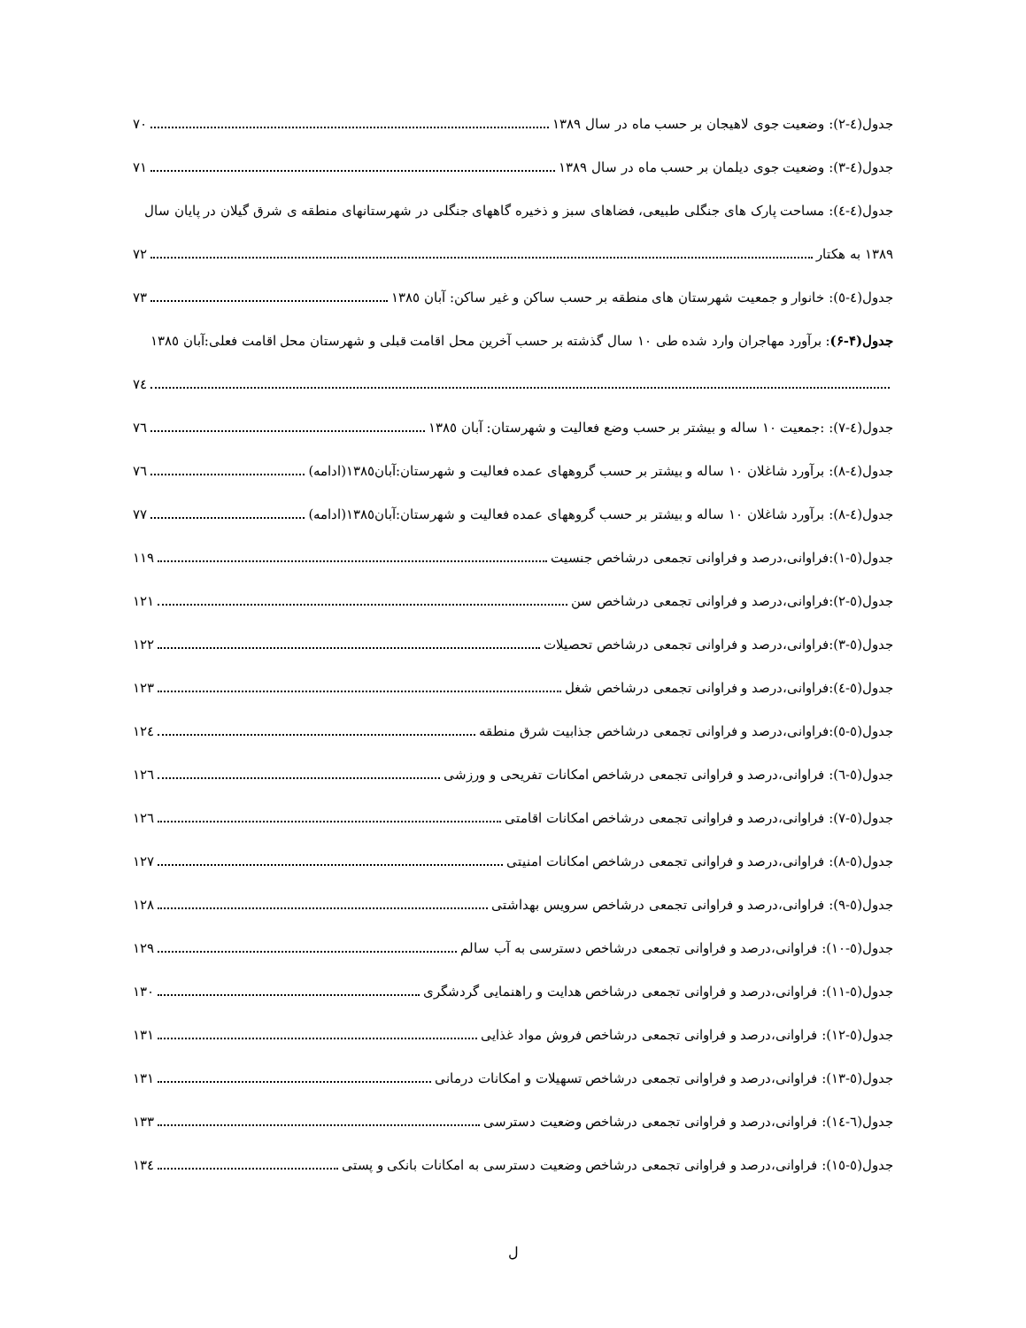جدول(٤-٢): وضعیت جوی لاهیجان بر حسب ماه در سال ١٣٨٩ ٧٠
جدول(٤-٣): وضعیت جوی دیلمان بر حسب ماه در سال ١٣٨٩ ٧١
جدول(٤-٤): مساحت پارک های جنگلی طبیعی، فضاهای سبز و ذخیره گاههای جنگلی در شهرستانهای منطقه ی شرق گیلان در پایان سال
١٣٨٩ به هکتار ٧٢
جدول(٤-٥): خانوار و جمعیت شهرستان های منطقه بر حسب ساکن و غیر ساکن: آبان ١٣٨٥ ٧٣
جدول(۴-۶): برآورد مهاجران وارد شده طی ١٠ سال گذشته بر حسب آخرین محل اقامت قبلی و شهرستان محل اقامت فعلی:آبان ١٣٨٥
٧٤
جدول(٤-٧): :جمعیت ١٠ ساله و بیشتر بر حسب وضع فعالیت و شهرستان: آبان ١٣٨٥ ٧٦
جدول(٤-٨): برآورد شاغلان ١٠ ساله و بیشتر بر حسب گروههای عمده فعالیت و شهرستان:آبان١٣٨٥(ادامه) ٧٦
جدول(٤-٨): برآورد شاغلان ١٠ ساله و بیشتر بر حسب گروههای عمده فعالیت و شهرستان:آبان١٣٨٥(ادامه) ٧٧
جدول(٥-١):فراوانی،درصد و فراوانی تجمعی درشاخص جنسیت ١١٩
جدول(٥-٢):فراوانی،درصد و فراوانی تجمعی درشاخص سن ١٢١
جدول(٥-٣):فراوانی،درصد و فراوانی تجمعی درشاخص تحصیلات ١٢٢
جدول(٥-٤):فراوانی،درصد و فراوانی تجمعی درشاخص شغل ١٢٣
جدول(٥-٥):فراوانی،درصد و فراوانی تجمعی درشاخص جذابیت شرق منطقه ١٢٤
جدول(٥-٦): فراوانی،درصد و فراوانی تجمعی درشاخص امکانات تفریحی و ورزشی ١٢٦
جدول(٥-٧): فراوانی،درصد و فراوانی تجمعی درشاخص امکانات اقامتی ١٢٦
جدول(٥-٨): فراوانی،درصد و فراوانی تجمعی درشاخص امکانات امنیتی ١٢٧
جدول(٥-٩): فراوانی،درصد و فراوانی تجمعی درشاخص سرویس بهداشتی ١٢٨
جدول(٥-١٠): فراوانی،درصد و فراوانی تجمعی درشاخص دسترسی به آب سالم ١٢٩
جدول(٥-١١): فراوانی،درصد و فراوانی تجمعی درشاخص هدایت و راهنمایی گردشگری ١٣٠
جدول(٥-١٢): فراوانی،درصد و فراوانی تجمعی درشاخص فروش مواد غذایی ١٣١
جدول(٥-١٣): فراوانی،درصد و فراوانی تجمعی درشاخص تسهیلات و امکانات درمانی ١٣١
جدول(٦-١٤): فراوانی،درصد و فراوانی تجمعی درشاخص وضعیت دسترسی ١٣٣
جدول(٥-١٥): فراوانی،درصد و فراوانی تجمعی درشاخص وضعیت دسترسی به امکانات بانکی و پستی ١٣٤
ل